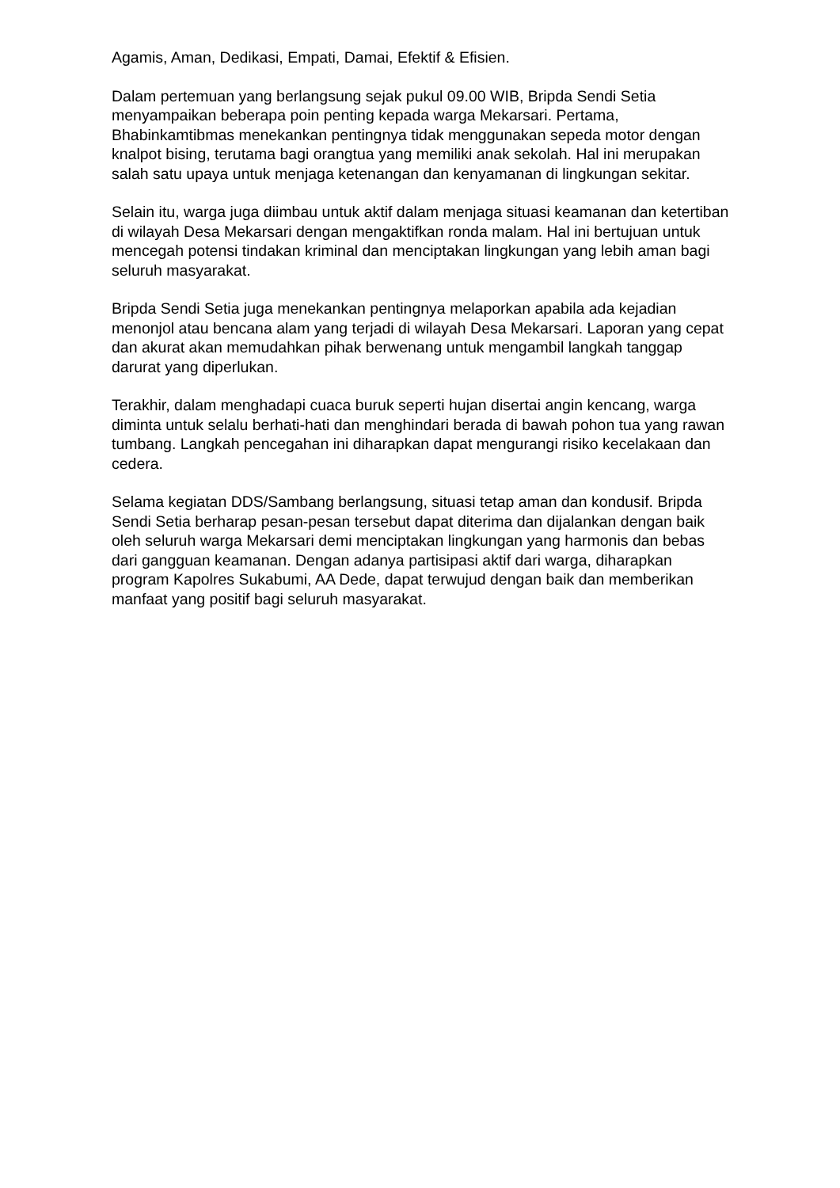Agamis, Aman, Dedikasi, Empati, Damai, Efektif & Efisien.
Dalam pertemuan yang berlangsung sejak pukul 09.00 WIB, Bripda Sendi Setia menyampaikan beberapa poin penting kepada warga Mekarsari. Pertama, Bhabinkamtibmas menekankan pentingnya tidak menggunakan sepeda motor dengan knalpot bising, terutama bagi orangtua yang memiliki anak sekolah. Hal ini merupakan salah satu upaya untuk menjaga ketenangan dan kenyamanan di lingkungan sekitar.
Selain itu, warga juga diimbau untuk aktif dalam menjaga situasi keamanan dan ketertiban di wilayah Desa Mekarsari dengan mengaktifkan ronda malam. Hal ini bertujuan untuk mencegah potensi tindakan kriminal dan menciptakan lingkungan yang lebih aman bagi seluruh masyarakat.
Bripda Sendi Setia juga menekankan pentingnya melaporkan apabila ada kejadian menonjol atau bencana alam yang terjadi di wilayah Desa Mekarsari. Laporan yang cepat dan akurat akan memudahkan pihak berwenang untuk mengambil langkah tanggap darurat yang diperlukan.
Terakhir, dalam menghadapi cuaca buruk seperti hujan disertai angin kencang, warga diminta untuk selalu berhati-hati dan menghindari berada di bawah pohon tua yang rawan tumbang. Langkah pencegahan ini diharapkan dapat mengurangi risiko kecelakaan dan cedera.
Selama kegiatan DDS/Sambang berlangsung, situasi tetap aman dan kondusif. Bripda Sendi Setia berharap pesan-pesan tersebut dapat diterima dan dijalankan dengan baik oleh seluruh warga Mekarsari demi menciptakan lingkungan yang harmonis dan bebas dari gangguan keamanan. Dengan adanya partisipasi aktif dari warga, diharapkan program Kapolres Sukabumi, AA Dede, dapat terwujud dengan baik dan memberikan manfaat yang positif bagi seluruh masyarakat.